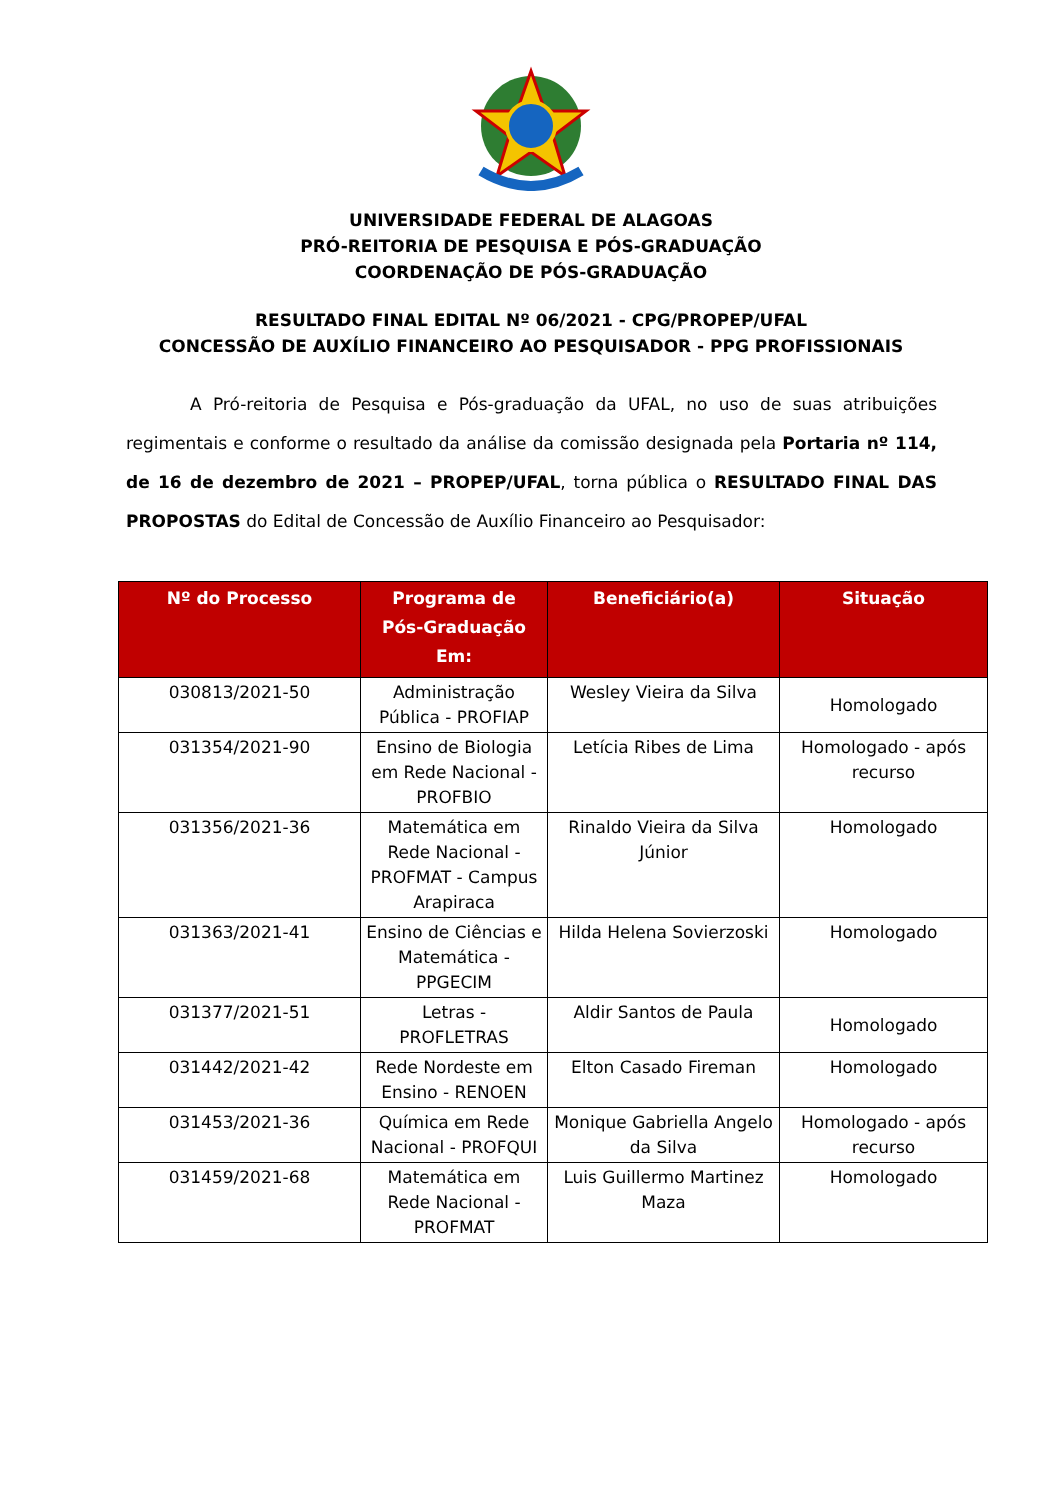UNIVERSIDADE FEDERAL DE ALAGOAS
PRÓ-REITORIA DE PESQUISA E PÓS-GRADUAÇÃO
COORDENAÇÃO DE PÓS-GRADUAÇÃO
RESULTADO FINAL EDITAL Nº 06/2021 - CPG/PROPEP/UFAL
CONCESSÃO DE AUXÍLIO FINANCEIRO AO PESQUISADOR - PPG PROFISSIONAIS
A Pró-reitoria de Pesquisa e Pós-graduação da UFAL, no uso de suas atribuições regimentais e conforme o resultado da análise da comissão designada pela Portaria nº 114, de 16 de dezembro de 2021 – PROPEP/UFAL, torna pública o RESULTADO FINAL DAS PROPOSTAS do Edital de Concessão de Auxílio Financeiro ao Pesquisador:
| Nº do Processo | Programa de Pós-Graduação Em: | Beneficiário(a) | Situação |
| --- | --- | --- | --- |
| 030813/2021-50 | Administração Pública - PROFIAP | Wesley Vieira da Silva | Homologado |
| 031354/2021-90 | Ensino de Biologia em Rede Nacional - PROFBIO | Letícia Ribes de Lima | Homologado - após recurso |
| 031356/2021-36 | Matemática em Rede Nacional - PROFMAT - Campus Arapiraca | Rinaldo Vieira da Silva Júnior | Homologado |
| 031363/2021-41 | Ensino de Ciências e Matemática - PPGECIM | Hilda Helena Sovierzoski | Homologado |
| 031377/2021-51 | Letras - PROFLETRAS | Aldir Santos de Paula | Homologado |
| 031442/2021-42 | Rede Nordeste em Ensino - RENOEN | Elton Casado Fireman | Homologado |
| 031453/2021-36 | Química em Rede Nacional - PROFQUI | Monique Gabriella Angelo da Silva | Homologado - após recurso |
| 031459/2021-68 | Matemática em Rede Nacional - PROFMAT | Luis Guillermo Martinez Maza | Homologado |